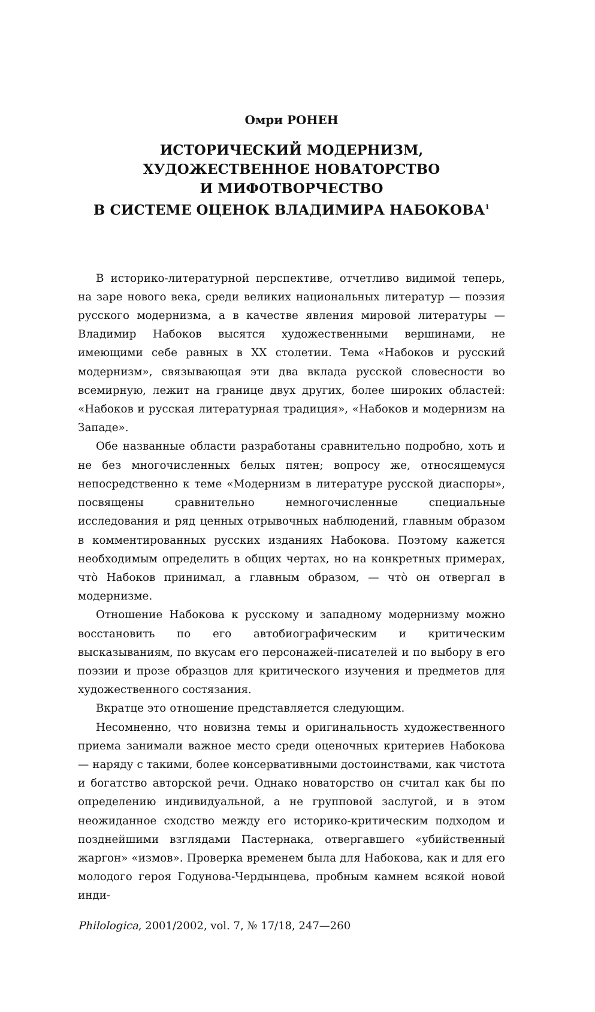Омри РОНЕН
ИСТОРИЧЕСКИЙ МОДЕРНИЗМ,
ХУДОЖЕСТВЕННОЕ НОВАТОРСТВО
И МИФОТВОРЧЕСТВО
В СИСТЕМЕ ОЦЕНОК ВЛАДИМИРА НАБОКОВА<sup>1</sup>
В историко-литературной перспективе, отчетливо видимой теперь, на заре нового века, среди великих национальных литератур — поэзия русского модернизма, а в качестве явления мировой литературы — Владимир Набоков высятся художественными вершинами, не имеющими себе равных в XX столетии. Тема «Набоков и русский модернизм», связывающая эти два вклада русской словесности во всемирную, лежит на границе двух других, более широких областей: «Набоков и русская литературная традиция», «Набоков и модернизм на Западе».
Обе названные области разработаны сравнительно подробно, хоть и не без многочисленных белых пятен; вопросу же, относящемуся непосредственно к теме «Модернизм в литературе русской диаспоры», посвящены сравнительно немногочисленные специальные исследования и ряд ценных отрывочных наблюдений, главным образом в комментированных русских изданиях Набокова. Поэтому кажется необходимым определить в общих чертах, но на конкретных примерах, что̀ Набоков принимал, а главным образом, — что̀ он отвергал в модернизме.
Отношение Набокова к русскому и западному модернизму можно восстановить по его автобиографическим и критическим высказываниям, по вкусам его персонажей-писателей и по выбору в его поэзии и прозе образцов для критического изучения и предметов для художественного состязания.
Вкратце это отношение представляется следующим.
Несомненно, что новизна темы и оригинальность художественного приема занимали важное место среди оценочных критериев Набокова — наряду с такими, более консервативными достоинствами, как чистота и богатство авторской речи. Однако новаторство он считал как бы по определению индивидуальной, а не групповой заслугой, и в этом неожиданное сходство между его историко-критическим подходом и позднейшими взглядами Пастернака, отвергавшего «убийственный жаргон» «измов». Проверка временем была для Набокова, как и для его молодого героя Годунова-Чердынцева, пробным камнем всякой новой инди-
Philologica, 2001/2002, vol. 7, № 17/18, 247—260